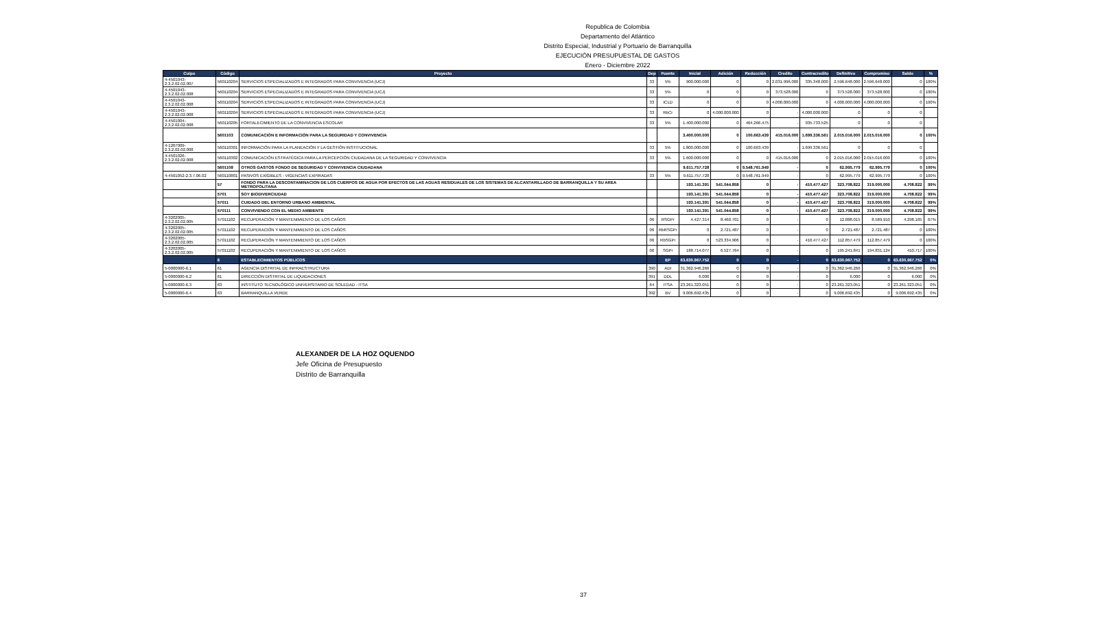Republica de Colombia
Departamento del Atlántico
Distrito Especial, Industrial y Portuario de Barranquilla
EJECUCIÓN PRESUPUESTAL DE GASTOS
Enero - Diciembre 2022
| Cuipo | Código | Proyecto | Dep | Fuente | Inicial | Adición | Reducción | Credito | Contracredito | Definitivo | Compromiso | Saldo | % |
| --- | --- | --- | --- | --- | --- | --- | --- | --- | --- | --- | --- | --- | --- |
| 4-4501043-2.3.2.02.02.007 | 560110204 | SERVICIOS ESPECIALIZADOS E INTEGRADOS PARA CONVIVENCIA (UCJ) | 33 | 5% | 900.000.000 | 0 | 0 | 2.031.996.000 | 335.348.000 | 2.596.648.000 | 2.596.648.000 | 0 | 100% |
| 4-4501043-2.3.2.02.02.008 | 560110204 | SERVICIOS ESPECIALIZADOS E INTEGRADOS PARA CONVIVENCIA (UCJ) | 33 | 5% | 0 | 0 | 0 | 373.528.000 | 0 | 373.528.000 | 373.528.000 | 0 | 100% |
| 4-4501043-2.3.2.02.02.008 | 560110204 | SERVICIOS ESPECIALIZADOS E INTEGRADOS PARA CONVIVENCIA (UCJ) | 33 | ICLD | 0 | 0 | 0 | 4.000.000.000 | 0 | 4.000.000.000 | 4.000.000.000 | 0 | 100% |
| 4-4501043-2.3.2.02.02.008 | 560110204 | SERVICIOS ESPECIALIZADOS E INTEGRADOS PARA CONVIVENCIA (UCJ) | 33 | RbCr | 0 | 4.000.000.000 | 0 | - | 4.000.000.000 | 0 | 0 | 0 | |
| 4-4501004-2.3.2.02.02.008 | 560110205 | FORTALECIMIENTO DE LA CONVIVENCIA ESCOLAR | 33 | 5% | 1.400.000.000 | 0 | 464.266.475 | - | 935.733.525 | 0 | 0 | 0 | |
| | 5601103 | COMUNICACIÓN E INFORMACIÓN PARA LA SEGURIDAD Y CONVIVENCIA | | | 3.400.000.000 | 0 | 100.663.439 | 415.016.000 | 1.699.336.561 | 2.015.016.000 | 2.015.016.000 | 0 | 100% |
| 4-1207009-2.3.2.02.02.008 | 560110301 | INFORMACIÓN PARA LA PLANEACIÓN Y LA GESTIÓN INSTITUCIONAL | 33 | 5% | 1.800.000.000 | 0 | 100.663.439 | - | 1.699.336.561 | 0 | 0 | 0 | |
| 4-4501026-2.3.2.02.02.008 | 560110302 | COMUNICACIÓN ESTRATÉGICA PARA LA PERCEPCIÓN CIUDADANA DE LA SEGURIDAD Y CONVIVENCIA | 33 | 5% | 1.600.000.000 | 0 | 0 | 415.016.000 | 0 | 2.015.016.000 | 2.015.016.000 | 0 | 100% |
| | 5601108 | OTROS GASTOS FONDO DE SEGURIDAD Y CONVIVENCIA CIUDADANA | | | 9.611.757.728 | 0 | 9.548.761.949 | - | 0 | 62.995.779 | 62.995.779 | 0 | 100% |
| 4-4501052-2.3.7.06.02 | 560110801 | PASIVOS EXIGIBLES - VIGENCIAS EXPIRADAS | 33 | 5% | 9.611.757.728 | 0 | 9.548.761.949 | - | 0 | 62.995.779 | 62.995.779 | 0 | 100% |
| | 57 | FONDO PARA LA DESCONTAMINACION DE LOS CUERPOS DE AGUA POR EFECTOS DE LAS AGUAS RESIDUALES DE LOS SISTEMAS DE ALCANTARILLADO DE BARRANQUILLA Y SU AREA METROPOLITANA | | | 193.141.391 | 541.044.858 | 0 | - | 410.477.427 | 323.708.822 | 319.000.000 | 4.708.822 | 99% |
| | 5701 | SOY BIODIVERCIUDAD | | | 193.141.391 | 541.044.858 | 0 | - | 410.477.427 | 323.708.822 | 319.000.000 | 4.708.822 | 99% |
| | 57011 | CUIDADO DEL ENTORNO URBANO AMBIENTAL | | | 193.141.391 | 541.044.858 | 0 | - | 410.477.427 | 323.708.822 | 319.000.000 | 4.708.822 | 99% |
| | 570111 | CONVIVIENDO CON EL MEDIO AMBIENTE | | | 193.141.391 | 541.044.858 | 0 | - | 410.477.427 | 323.708.822 | 319.000.000 | 4.708.822 | 99% |
| 4-3202005-2.3.2.02.02.005 | 57011102 | RECUPERACIÓN Y MANTENIMIENTO DE LOS CAÑOS | 06 | RSGPr | 4.427.314 | 8.460.701 | 0 | - | 0 | 12.888.015 | 8.589.910 | 4.298.105 | 67% |
| 4-3202005-2.3.2.02.02.005 | 57011102 | RECUPERACIÓN Y MANTENIMIENTO DE LOS CAÑOS | 06 | RbRSGPr | 0 | 2.721.487 | 0 | - | 0 | 2.721.487 | 2.721.487 | 0 | 100% |
| 4-3202005-2.3.2.02.02.005 | 57011102 | RECUPERACIÓN Y MANTENIMIENTO DE LOS CAÑOS | 06 | RbSGPr | 0 | 523.334.906 | 0 | - | 410.477.427 | 112.857.479 | 112.857.479 | 0 | 100% |
| 4-3202005-2.3.2.02.02.005 | 57011102 | RECUPERACIÓN Y MANTENIMIENTO DE LOS CAÑOS | 06 | SGPr | 188.714.077 | 6.527.764 | 0 | - | 0 | 195.241.841 | 194.831.124 | 410.717 | 100% |
| | 6 | ESTABLECIMIENTOS PÚBLICOS | | EP | 63.630.967.752 | 0 | 0 | - | 0 | 63.630.967.752 | 0 | 63.630.967.752 | 0% |
| 5-0000000-6.1 | 61 | AGENCIA DISTRITAL DE INFRAESTRUCTURA | 390 | ADI | 31.362.946.266 | 0 | 0 | - | 0 | 31.362.946.266 | 0 | 31.362.946.266 | 0% |
| 5-0000000-6.2 | 61 | DIRECCIÓN DISTRITAL DE LIQUIDACIONES | 391 | DDL | 6.000 | 0 | 0 | - | 0 | 6.000 | 0 | 6.000 | 0% |
| 5-0000000-6.3 | 63 | INSTITUTO TECNOLÓGICO UNIVERSITARIO DE SOLEDAD - ITSA | 64 | ITSA | 23.261.323.051 | 0 | 0 | - | 0 | 23.261.323.051 | 0 | 23.261.323.051 | 0% |
| 5-0000000-6.4 | 63 | BARRANQUILLA VERDE | 392 | BV | 9.006.692.435 | 0 | 0 | - | 0 | 9.006.692.435 | 0 | 9.006.692.435 | 0% |
ALEXANDER DE LA HOZ OQUENDO
Jefe Oficina de Presupuesto
Distrito de Barranquilla
37